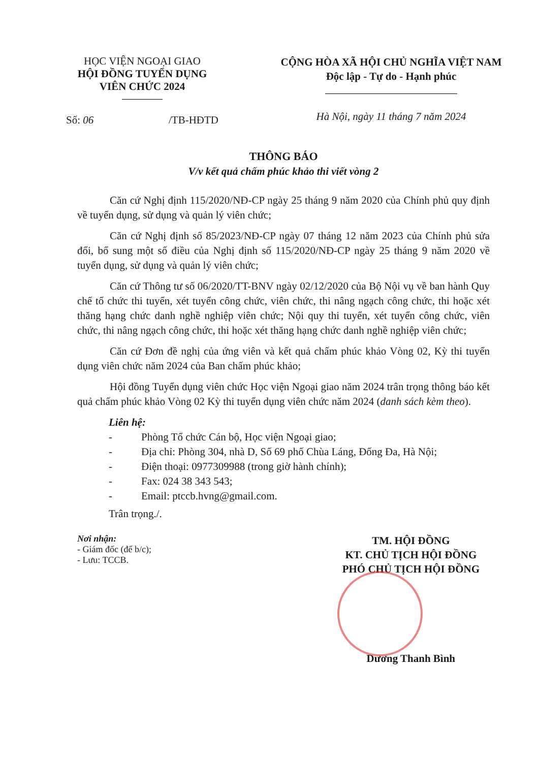HỌC VIỆN NGOẠI GIAO
HỘI ĐỒNG TUYỂN DỤNG
VIÊN CHỨC 2024
Số: 06 /TB-HĐTD
CỘNG HÒA XÃ HỘI CHỦ NGHĨA VIỆT NAM
Độc lập - Tự do - Hạnh phúc
Hà Nội, ngày 11 tháng 7 năm 2024
THÔNG BÁO
V/v kết quả chấm phúc khảo thi viết vòng 2
Căn cứ Nghị định 115/2020/NĐ-CP ngày 25 tháng 9 năm 2020 của Chính phủ quy định về tuyển dụng, sử dụng và quản lý viên chức;
Căn cứ Nghị định số 85/2023/NĐ-CP ngày 07 tháng 12 năm 2023 của Chính phủ sửa đổi, bổ sung một số điều của Nghị định số 115/2020/NĐ-CP ngày 25 tháng 9 năm 2020 về tuyển dụng, sử dụng và quản lý viên chức;
Căn cứ Thông tư số 06/2020/TT-BNV ngày 02/12/2020 của Bộ Nội vụ về ban hành Quy chế tổ chức thi tuyển, xét tuyển công chức, viên chức, thi nâng ngạch công chức, thi hoặc xét thăng hạng chức danh nghề nghiệp viên chức; Nội quy thi tuyển, xét tuyển công chức, viên chức, thi nâng ngạch công chức, thi hoặc xét thăng hạng chức danh nghề nghiệp viên chức;
Căn cứ Đơn đề nghị của ứng viên và kết quả chấm phúc khảo Vòng 02, Kỳ thi tuyển dụng viên chức năm 2024 của Ban chấm phúc khảo;
Hội đồng Tuyển dụng viên chức Học viện Ngoại giao năm 2024 trân trọng thông báo kết quả chấm phúc khảo Vòng 02 Kỳ thi tuyển dụng viên chức năm 2024 (danh sách kèm theo).
Liên hệ:
- Phòng Tổ chức Cán bộ, Học viện Ngoại giao;
- Địa chỉ: Phòng 304, nhà D, Số 69 phố Chùa Láng, Đống Đa, Hà Nội;
- Điện thoại: 0977309988 (trong giờ hành chính);
- Fax: 024 38 343 543;
- Email: ptccb.hvng@gmail.com.
Trân trọng./.
Nơi nhận:
- Giám đốc (để b/c);
- Lưu: TCCB.
TM. HỘI ĐỒNG
KT. CHỦ TỊCH HỘI ĐỒNG
PHÓ CHỦ TỊCH HỘI ĐỒNG
Dương Thanh Bình